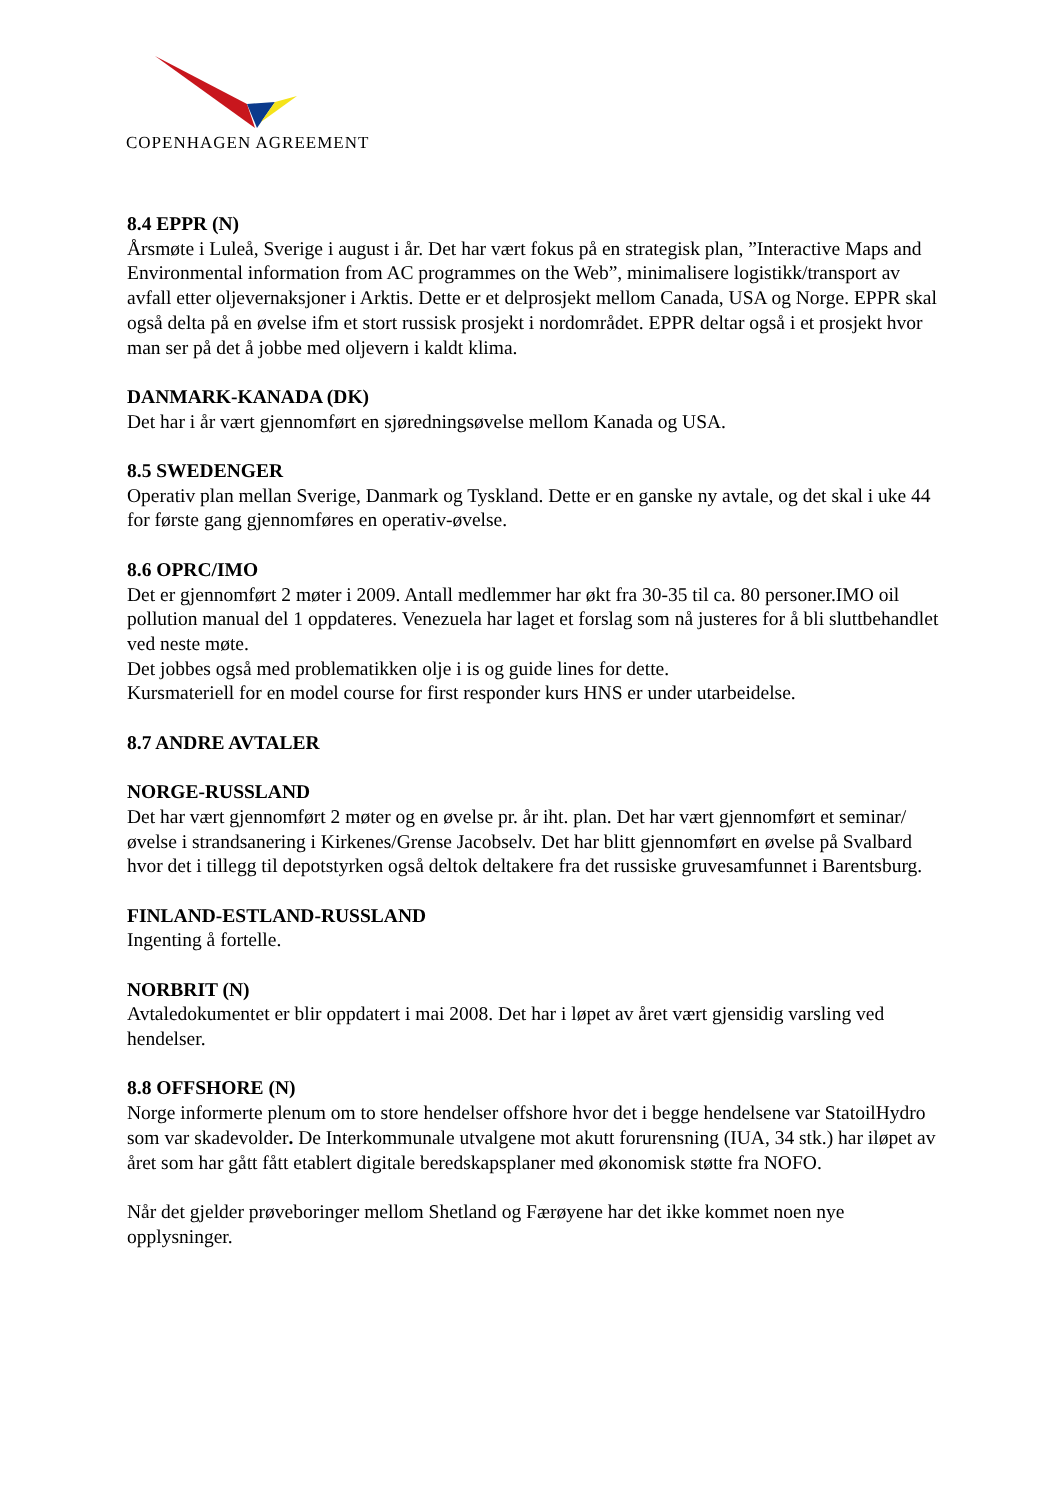COPENHAGEN AGREEMENT
8.4 EPPR (N)
Årsmøte i Luleå, Sverige i august i år. Det har vært fokus på en strategisk plan, ”Interactive Maps and Environmental information from AC programmes on the Web”, minimalisere logistikk/transport av avfall etter oljevernaksjoner i Arktis. Dette er et delprosjekt mellom Canada, USA og Norge. EPPR skal også delta på en øvelse ifm et stort russisk prosjekt i nordområdet. EPPR deltar også i et prosjekt hvor man ser på det å jobbe med oljevern i kaldt klima.
DANMARK-KANADA (DK)
Det har i år vært gjennomført en sjøredningsøvelse mellom Kanada og USA.
8.5 SWEDENGER
Operativ plan mellan Sverige, Danmark og Tyskland. Dette er en ganske ny avtale, og det skal i uke 44 for første gang gjennomføres en operativ-øvelse.
8.6 OPRC/IMO
Det er gjennomført 2 møter i 2009. Antall medlemmer har økt fra 30-35 til ca. 80 personer.IMO oil pollution manual del 1 oppdateres. Venezuela har laget et forslag som nå justeres for å bli sluttbehandlet ved neste møte.
Det jobbes også med problematikken olje i is og guide lines for dette.
Kursmateriell for en model course for first responder kurs HNS er under utarbeidelse.
8.7 ANDRE AVTALER
NORGE-RUSSLAND
Det har vært gjennomført 2 møter og en øvelse pr. år iht. plan. Det har vært gjennomført et seminar/øvelse i strandsanering i Kirkenes/Grense Jacobselv. Det har blitt gjennomført en øvelse på Svalbard hvor det i tillegg til depotstyrken også deltok deltakere fra det russiske gruvesamfunnet i Barentsburg.
FINLAND-ESTLAND-RUSSLAND
Ingenting å fortelle.
NORBRIT (N)
Avtaledokumentet er blir oppdatert i mai 2008. Det har i løpet av året vært gjensidig varsling ved hendelser.
8.8 OFFSHORE (N)
Norge informerte plenum om to store hendelser offshore hvor det i begge hendelsene var StatoilHydro som var skadevolder. De Interkommunale utvalgene mot akutt forurensning (IUA, 34 stk.) har iløpet av året som har gått fått etablert digitale beredskapsplaner med økonomisk støtte fra NOFO.
Når det gjelder prøveboringer mellom Shetland og Færøyene har det ikke kommet noen nye opplysninger.